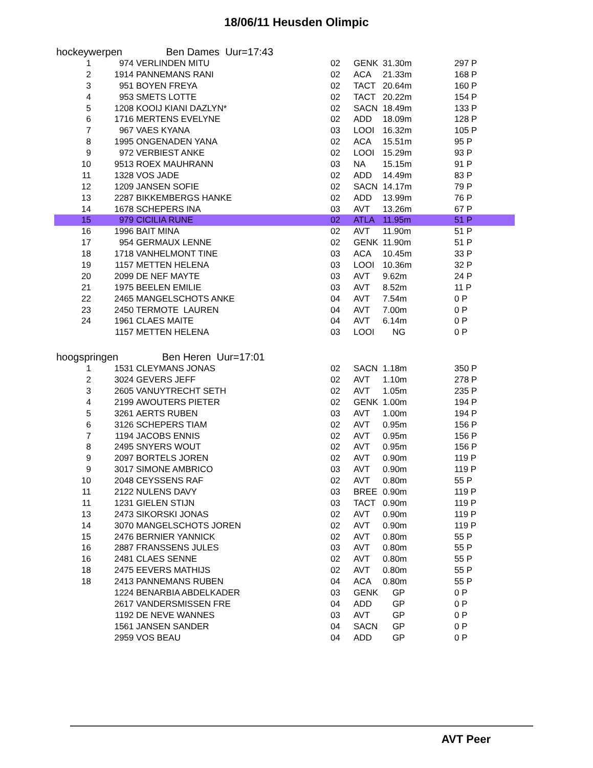18/06/11 Heusden Olimpic
hockeywerpen Ben Dames Uur=17:43
| 1 | 974 | VERLINDEN MITU | 02 | GENK | 31.30m | 297 P |
| 2 | 1914 | PANNEMANS RANI | 02 | ACA | 21.33m | 168 P |
| 3 | 951 | BOYEN FREYA | 02 | TACT | 20.64m | 160 P |
| 4 | 953 | SMETS LOTTE | 02 | TACT | 20.22m | 154 P |
| 5 | 1208 | KOOIJ KIANI DAZLYN* | 02 | SACN | 18.49m | 133 P |
| 6 | 1716 | MERTENS EVELYNE | 02 | ADD | 18.09m | 128 P |
| 7 | 967 | VAES KYANA | 03 | LOOI | 16.32m | 105 P |
| 8 | 1995 | ONGENADEN YANA | 02 | ACA | 15.51m | 95 P |
| 9 | 972 | VERBIEST ANKE | 02 | LOOI | 15.29m | 93 P |
| 10 | 9513 | ROEX MAUHRANN | 03 | NA | 15.15m | 91 P |
| 11 | 1328 | VOS JADE | 02 | ADD | 14.49m | 83 P |
| 12 | 1209 | JANSEN SOFIE | 02 | SACN | 14.17m | 79 P |
| 13 | 2287 | BIKKEMBERGS HANKE | 02 | ADD | 13.99m | 76 P |
| 14 | 1678 | SCHEPERS INA | 03 | AVT | 13.26m | 67 P |
| 15 | 979 | CICILIA RUNE | 02 | ATLA | 11.95m | 51 P |
| 16 | 1996 | BAIT MINA | 02 | AVT | 11.90m | 51 P |
| 17 | 954 | GERMAUX LENNE | 02 | GENK | 11.90m | 51 P |
| 18 | 1718 | VANHELMONT TINE | 03 | ACA | 10.45m | 33 P |
| 19 | 1157 | METTEN HELENA | 03 | LOOI | 10.36m | 32 P |
| 20 | 2099 | DE NEF MAYTE | 03 | AVT | 9.62m | 24 P |
| 21 | 1975 | BEELEN EMILIE | 03 | AVT | 8.52m | 11 P |
| 22 | 2465 | MANGELSCHOTS ANKE | 04 | AVT | 7.54m | 0 P |
| 23 | 2450 | TERMOTE LAUREN | 04 | AVT | 7.00m | 0 P |
| 24 | 1961 | CLAES MAITE | 04 | AVT | 6.14m | 0 P |
| | 1157 | METTEN HELENA | 03 | LOOI | NG | 0 P |
hoogspringen Ben Heren Uur=17:01
| 1 | 1531 | CLEYMANS JONAS | 02 | SACN | 1.18m | 350 P |
| 2 | 3024 | GEVERS JEFF | 02 | AVT | 1.10m | 278 P |
| 3 | 2605 | VANUYTRECHT SETH | 02 | AVT | 1.05m | 235 P |
| 4 | 2199 | AWOUTERS PIETER | 02 | GENK | 1.00m | 194 P |
| 5 | 3261 | AERTS RUBEN | 03 | AVT | 1.00m | 194 P |
| 6 | 3126 | SCHEPERS TIAM | 02 | AVT | 0.95m | 156 P |
| 7 | 1194 | JACOBS ENNIS | 02 | AVT | 0.95m | 156 P |
| 8 | 2495 | SNYERS WOUT | 02 | AVT | 0.95m | 156 P |
| 9 | 2097 | BORTELS JOREN | 02 | AVT | 0.90m | 119 P |
| 9 | 3017 | SIMONE AMBRICO | 03 | AVT | 0.90m | 119 P |
| 10 | 2048 | CEYSSENS RAF | 02 | AVT | 0.80m | 55 P |
| 11 | 2122 | NULENS DAVY | 03 | BREE | 0.90m | 119 P |
| 11 | 1231 | GIELEN STIJN | 03 | TACT | 0.90m | 119 P |
| 13 | 2473 | SIKORSKI JONAS | 02 | AVT | 0.90m | 119 P |
| 14 | 3070 | MANGELSCHOTS JOREN | 02 | AVT | 0.90m | 119 P |
| 15 | 2476 | BERNIER YANNICK | 02 | AVT | 0.80m | 55 P |
| 16 | 2887 | FRANSSENS JULES | 03 | AVT | 0.80m | 55 P |
| 16 | 2481 | CLAES SENNE | 02 | AVT | 0.80m | 55 P |
| 18 | 2475 | EEVERS MATHIJS | 02 | AVT | 0.80m | 55 P |
| 18 | 2413 | PANNEMANS RUBEN | 04 | ACA | 0.80m | 55 P |
| | 1224 | BENARBIA ABDELKADER | 03 | GENK | GP | 0 P |
| | 2617 | VANDERSMISSEN FRE | 04 | ADD | GP | 0 P |
| | 1192 | DE NEVE WANNES | 03 | AVT | GP | 0 P |
| | 1561 | JANSEN SANDER | 04 | SACN | GP | 0 P |
| | 2959 | VOS BEAU | 04 | ADD | GP | 0 P |
AVT Peer